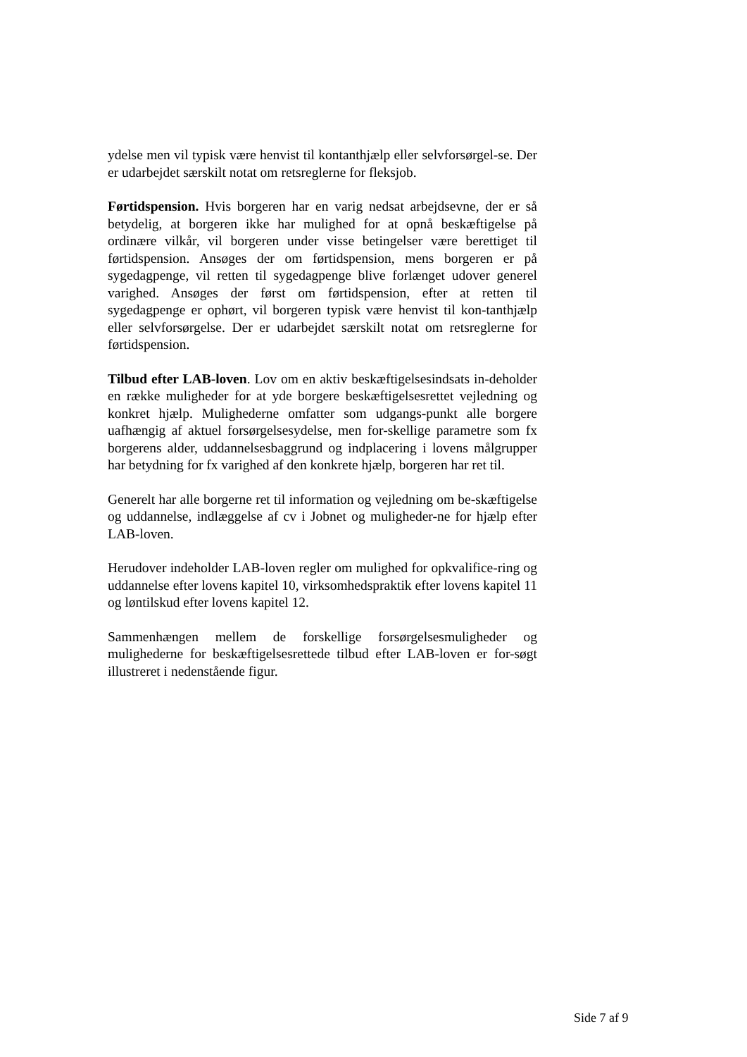ydelse men vil typisk være henvist til kontanthjælp eller selvforsørgel-se. Der er udarbejdet særskilt notat om retsreglerne for fleksjob.
Førtidspension. Hvis borgeren har en varig nedsat arbejdsevne, der er så betydelig, at borgeren ikke har mulighed for at opnå beskæftigelse på ordinære vilkår, vil borgeren under visse betingelser være berettiget til førtidspension. Ansøges der om førtidspension, mens borgeren er på sygedagpenge, vil retten til sygedagpenge blive forlænget udover generel varighed. Ansøges der først om førtidspension, efter at retten til sygedagpenge er ophørt, vil borgeren typisk være henvist til kon-tanthjælp eller selvforsørgelse. Der er udarbejdet særskilt notat om retsreglerne for førtidspension.
Tilbud efter LAB-loven. Lov om en aktiv beskæftigelsesindsats in-deholder en række muligheder for at yde borgere beskæftigelsesrettet vejledning og konkret hjælp. Mulighederne omfatter som udgangs-punkt alle borgere uafhængig af aktuel forsørgelsesydelse, men for-skellige parametre som fx borgerens alder, uddannelsesbaggrund og indplacering i lovens målgrupper har betydning for fx varighed af den konkrete hjælp, borgeren har ret til.
Generelt har alle borgerne ret til information og vejledning om be-skæftigelse og uddannelse, indlæggelse af cv i Jobnet og muligheder-ne for hjælp efter LAB-loven.
Herudover indeholder LAB-loven regler om mulighed for opkvalifice-ring og uddannelse efter lovens kapitel 10, virksomhedspraktik efter lovens kapitel 11 og løntilskud efter lovens kapitel 12.
Sammenhængen mellem de forskellige forsørgelsesmuligheder og mulighederne for beskæftigelsesrettede tilbud efter LAB-loven er for-søgt illustreret i nedenstående figur.
Side 7 af 9